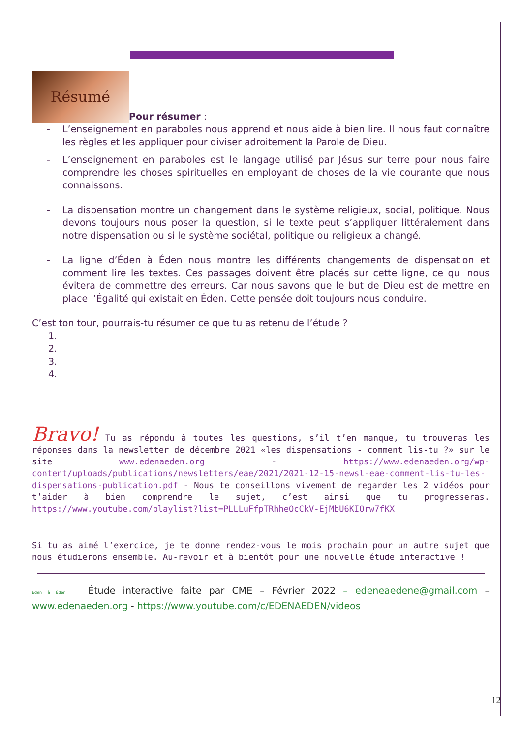Résumé
Pour résumer :
- L’enseignement en paraboles nous apprend et nous aide à bien lire. Il nous faut connaître les règles et les appliquer pour diviser adroitement la Parole de Dieu.
- L’enseignement en paraboles est le langage utilisé par Jésus sur terre pour nous faire comprendre les choses spirituelles en employant de choses de la vie courante que nous connaissons.
- La dispensation montre un changement dans le système religieux, social, politique. Nous devons toujours nous poser la question, si le texte peut s’appliquer littéralement dans notre dispensation ou si le système sociétal, politique ou religieux a changé.
- La ligne d’Éden à Éden nous montre les différents changements de dispensation et comment lire les textes. Ces passages doivent être placés sur cette ligne, ce qui nous évitera de commettre des erreurs. Car nous savons que le but de Dieu est de mettre en place l’Égalité qui existait en Éden. Cette pensée doit toujours nous conduire.
C’est ton tour, pourrais-tu résumer ce que tu as retenu de l’étude ?
1.
2.
3.
4.
Bravo! Tu as répondu à toutes les questions, s’il t’en manque, tu trouveras les réponses dans la newsletter de décembre 2021 «les dispensations - comment lis-tu ?» sur le site www.edenaeden.org - https://www.edenaeden.org/wp-content/uploads/publications/newsletters/eae/2021/2021-12-15-newsl-eae-comment-lis-tu-les-dispensations-publication.pdf - Nous te conseillons vivement de regarder les 2 vidéos pour t’aider à bien comprendre le sujet, c’est ainsi que tu progresseras. https://www.youtube.com/playlist?list=PLLLuFfpTRhheOcCkV-EjMbU6KIOrw7fKX
Si tu as aimé l’exercice, je te donne rendez-vous le mois prochain pour un autre sujet que nous étudierons ensemble. Au-revoir et à bientôt pour une nouvelle étude interactive !
Éden à Éden Étude interactive faite par CME – Février 2022 – edeneaedene@gmail.com – www.edenaeden.org - https://www.youtube.com/c/EDENAEDEN/videos
12